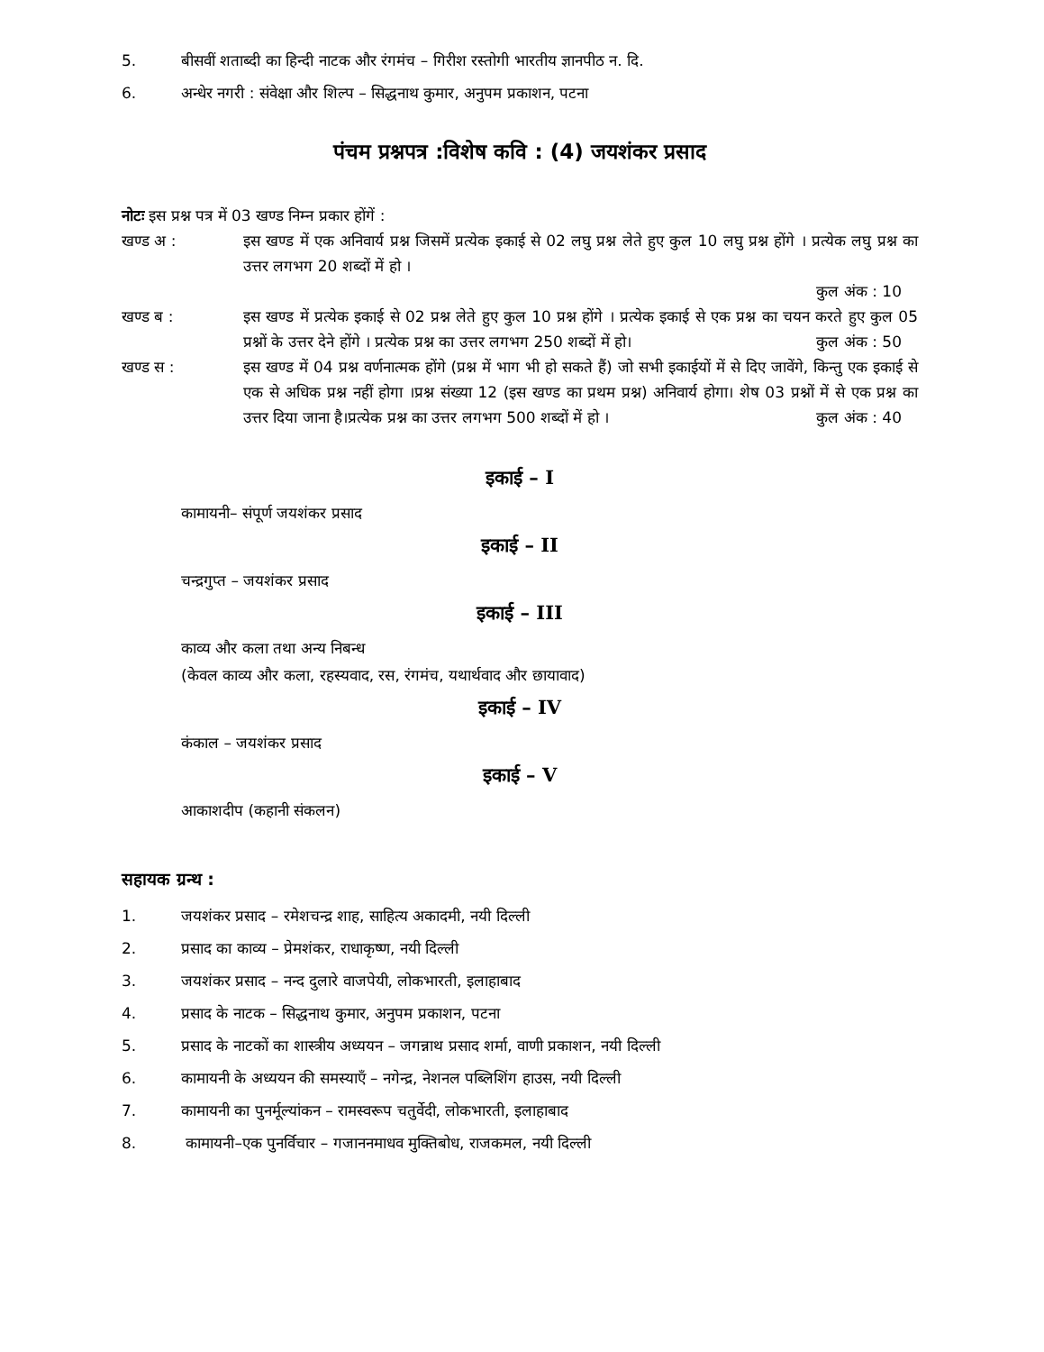5. बीसवीं शताब्दी का हिन्दी नाटक और रंगमंच – गिरीश रस्तोगी भारतीय ज्ञानपीठ न. दि.
6. अन्धेर नगरी : संवेक्षा और शिल्प – सिद्धनाथ कुमार, अनुपम प्रकाशन, पटना
पंचम प्रश्नपत्र :विशेष कवि : (4) जयशंकर प्रसाद
नोटः इस प्रश्न पत्र में 03 खण्ड निम्न प्रकार होंगें :
खण्ड अ : इस खण्ड में एक अनिवार्य प्रश्न जिसमें प्रत्येक इकाई से 02 लघु प्रश्न लेते हुए कुल 10 लघु प्रश्न होंगे । प्रत्येक लघु प्रश्न का उत्तर लगभग 20 शब्दों में हो ।
कुल अंक : 10
खण्ड ब : इस खण्ड में प्रत्येक इकाई से 02 प्रश्न लेते हुए कुल 10 प्रश्न होंगे । प्रत्येक इकाई से एक प्रश्न का चयन करते हुए कुल 05 प्रश्नों के उत्तर देने होंगे । प्रत्येक प्रश्न का उत्तर लगभग 250 शब्दों में हो। कुल अंक : 50
खण्ड स : इस खण्ड में 04 प्रश्न वर्णनात्मक होंगे (प्रश्न में भाग भी हो सकते हैं) जो सभी इकाईयों में से दिए जावेंगे, किन्तु एक इकाई से एक से अधिक प्रश्न नहीं होगा ।प्रश्न संख्या 12 (इस खण्ड का प्रथम प्रश्न) अनिवार्य होगा। शेष 03 प्रश्नों में से एक प्रश्न का उत्तर दिया जाना है।प्रत्येक प्रश्न का उत्तर लगभग 500 शब्दों में हो । कुल अंक : 40
इकाई – I
कामायनी– संपूर्ण जयशंकर प्रसाद
इकाई – II
चन्द्रगुप्त – जयशंकर प्रसाद
इकाई – III
काव्य और कला तथा अन्य निबन्ध
(केवल काव्य और कला, रहस्यवाद, रस, रंगमंच, यथार्थवाद और छायावाद)
इकाई – IV
कंकाल – जयशंकर प्रसाद
इकाई – V
आकाशदीप (कहानी संकलन)
सहायक ग्रन्थ :
1. जयशंकर प्रसाद – रमेशचन्द्र शाह, साहित्य अकादमी, नयी दिल्ली
2. प्रसाद का काव्य – प्रेमशंकर, राधाकृष्ण, नयी दिल्ली
3. जयशंकर प्रसाद – नन्द दुलारे वाजपेयी, लोकभारती, इलाहाबाद
4. प्रसाद के नाटक – सिद्धनाथ कुमार, अनुपम प्रकाशन, पटना
5. प्रसाद के नाटकों का शास्त्रीय अध्ययन – जगन्नाथ प्रसाद शर्मा, वाणी प्रकाशन, नयी दिल्ली
6. कामायनी के अध्ययन की समस्याएँ – नगेन्द्र, नेशनल पब्लिशिंग हाउस, नयी दिल्ली
7. कामायनी का पुनर्मूल्यांकन – रामस्वरूप चतुर्वेदी, लोकभारती, इलाहाबाद
8. कामायनी–एक पुनर्विचार – गजाननमाधव मुक्तिबोध, राजकमल, नयी दिल्ली